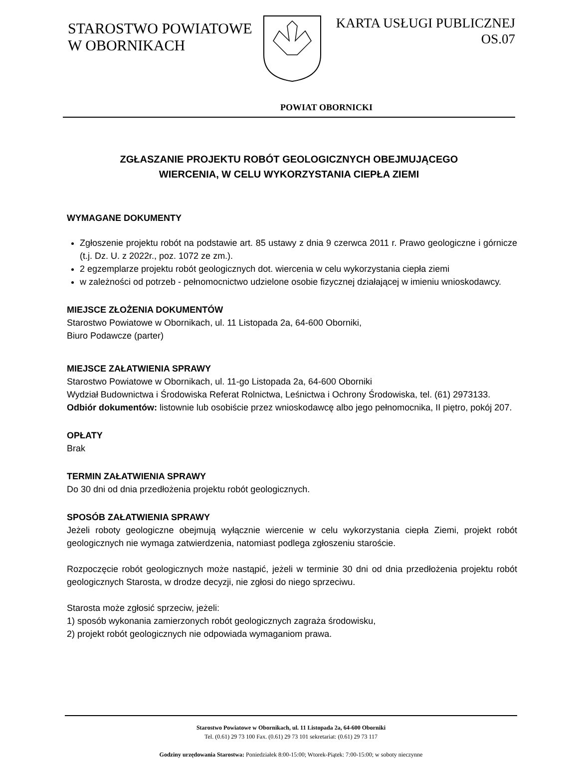STAROSTWO POWIATOWE
W OBORNIKACH
KARTA USŁUGI PUBLICZNEJ
OS.07
POWIAT OBORNICKI
ZGŁASZANIE PROJEKTU ROBÓT GEOLOGICZNYCH OBEJMUJĄCEGO
WIERCENIA, W CELU WYKORZYSTANIA CIEPŁA ZIEMI
WYMAGANE DOKUMENTY
Zgłoszenie projektu robót na podstawie art. 85 ustawy z dnia 9 czerwca 2011 r. Prawo geologiczne i górnicze (t.j. Dz. U. z 2022r., poz. 1072 ze zm.).
2 egzemplarze projektu robót geologicznych dot. wiercenia w celu wykorzystania ciepła ziemi
w zależności od potrzeb - pełnomocnictwo udzielone osobie fizycznej działającej w imieniu wnioskodawcy.
MIEJSCE ZŁOŻENIA DOKUMENTÓW
Starostwo Powiatowe w Obornikach, ul. 11 Listopada 2a, 64-600 Oborniki,
Biuro Podawcze (parter)
MIEJSCE ZAŁATWIENIA SPRAWY
Starostwo Powiatowe w Obornikach, ul. 11-go Listopada 2a, 64-600 Oborniki
Wydział Budownictwa i Środowiska Referat Rolnictwa, Leśnictwa i Ochrony Środowiska, tel. (61) 2973133.
Odbiór dokumentów: listownie lub osobiście przez wnioskodawcę albo jego pełnomocnika, II piętro, pokój 207.
OPŁATY
Brak
TERMIN ZAŁATWIENIA SPRAWY
Do 30 dni od dnia przedłożenia projektu robót geologicznych.
SPOSÓB ZAŁATWIENIA SPRAWY
Jeżeli roboty geologiczne obejmują wyłącznie wiercenie w celu wykorzystania ciepła Ziemi, projekt robót geologicznych nie wymaga zatwierdzenia, natomiast podlega zgłoszeniu staroście.
Rozpoczęcie robót geologicznych może nastąpić, jeżeli w terminie 30 dni od dnia przedłożenia projektu robót geologicznych Starosta, w drodze decyzji, nie zgłosi do niego sprzeciwu.
Starosta może zgłosić sprzeciw, jeżeli:
1) sposób wykonania zamierzonych robót geologicznych zagraża środowisku,
2) projekt robót geologicznych nie odpowiada wymaganiom prawa.
Starostwo Powiatowe w Obornikach, ul. 11 Listopada 2a, 64-600 Oborniki
Tel. (0.61) 29 73 100 Fax. (0.61) 29 73 101 sekretariat: (0.61) 29 73 117
Godziny urzędowania Starostwa: Poniedziałek 8:00-15:00; Wtorek-Piątek: 7:00-15:00; w soboty nieczynne